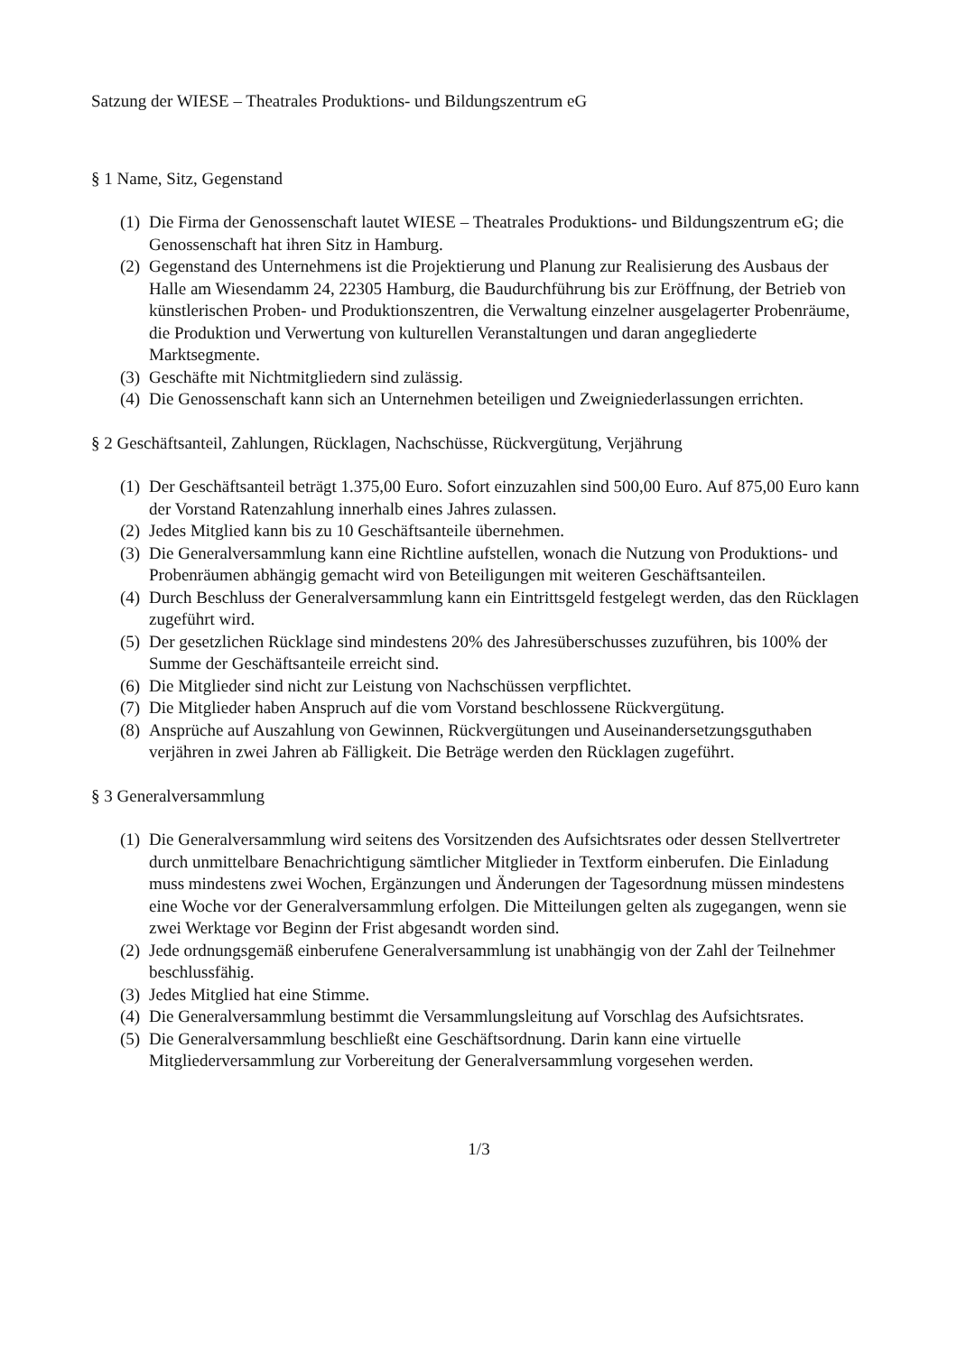Satzung der WIESE – Theatrales Produktions- und Bildungszentrum eG
§ 1 Name, Sitz, Gegenstand
(1) Die Firma der Genossenschaft lautet WIESE – Theatrales Produktions- und Bildungszentrum eG; die Genossenschaft hat ihren Sitz in Hamburg.
(2) Gegenstand des Unternehmens ist die Projektierung und Planung zur Realisierung des Ausbaus der Halle am Wiesendamm 24, 22305 Hamburg, die Baudurchführung bis zur Eröffnung, der Betrieb von künstlerischen Proben- und Produktionszentren, die Verwaltung einzelner ausgelagerter Probenräume, die Produktion und Verwertung von kulturellen Veranstaltungen und daran angegliederte Marktsegmente.
(3) Geschäfte mit Nichtmitgliedern sind zulässig.
(4) Die Genossenschaft kann sich an Unternehmen beteiligen und Zweigniederlassungen errichten.
§ 2 Geschäftsanteil, Zahlungen, Rücklagen, Nachschüsse, Rückvergütung, Verjährung
(1) Der Geschäftsanteil beträgt 1.375,00 Euro. Sofort einzuzahlen sind 500,00 Euro. Auf 875,00 Euro kann der Vorstand Ratenzahlung innerhalb eines Jahres zulassen.
(2) Jedes Mitglied kann bis zu 10 Geschäftsanteile übernehmen.
(3) Die Generalversammlung kann eine Richtline aufstellen, wonach die Nutzung von Produktions- und Probenräumen abhängig gemacht wird von Beteiligungen mit weiteren Geschäftsanteilen.
(4) Durch Beschluss der Generalversammlung kann ein Eintrittsgeld festgelegt werden, das den Rücklagen zugeführt wird.
(5) Der gesetzlichen Rücklage sind mindestens 20% des Jahresüberschusses zuzuführen, bis 100% der Summe der Geschäftsanteile erreicht sind.
(6) Die Mitglieder sind nicht zur Leistung von Nachschüssen verpflichtet.
(7) Die Mitglieder haben Anspruch auf die vom Vorstand beschlossene Rückvergütung.
(8) Ansprüche auf Auszahlung von Gewinnen, Rückvergütungen und Auseinandersetzungsguthaben verjähren in zwei Jahren ab Fälligkeit. Die Beträge werden den Rücklagen zugeführt.
§ 3 Generalversammlung
(1) Die Generalversammlung wird seitens des Vorsitzenden des Aufsichtsrates oder dessen Stellvertreter durch unmittelbare Benachrichtigung sämtlicher Mitglieder in Textform einberufen. Die Einladung muss mindestens zwei Wochen, Ergänzungen und Änderungen der Tagesordnung müssen mindestens eine Woche vor der Generalversammlung erfolgen. Die Mitteilungen gelten als zugegangen, wenn sie zwei Werktage vor Beginn der Frist abgesandt worden sind.
(2) Jede ordnungsgemäß einberufene Generalversammlung ist unabhängig von der Zahl der Teilnehmer beschlussfähig.
(3) Jedes Mitglied hat eine Stimme.
(4) Die Generalversammlung bestimmt die Versammlungsleitung auf Vorschlag des Aufsichtsrates.
(5) Die Generalversammlung beschließt eine Geschäftsordnung. Darin kann eine virtuelle Mitgliederversammlung zur Vorbereitung der Generalversammlung vorgesehen werden.
1/3